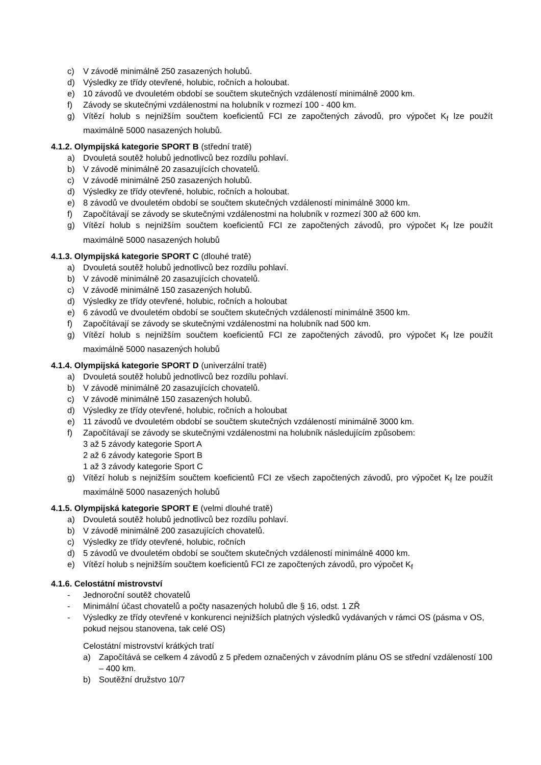c) V závodě minimálně 250 zasazených holubů.
d) Výsledky ze třídy otevřené, holubic, ročních a holoubat.
e) 10 závodů ve dvouletém období se součtem skutečných vzdáleností minimálně 2000 km.
f) Závody se skutečnými vzdálenostmi na holubník v rozmezí 100 - 400 km.
g) Vítězí holub s nejnižším součtem koeficientů FCI ze započtených závodů, pro výpočet K<sub>f</sub> lze použít maximálně 5000 nasazených holubů.
4.1.2. Olympijská kategorie SPORT B (střední tratě)
a) Dvouletá soutěž holubů jednotlivců bez rozdílu pohlaví.
b) V závodě minimálně 20 zasazujících chovatelů.
c) V závodě minimálně 250 zasazených holubů.
d) Výsledky ze třídy otevřené, holubic, ročních a holoubat.
e) 8 závodů ve dvouletém období se součtem skutečných vzdáleností minimálně 3000 km.
f) Započítávají se závody se skutečnými vzdálenostmi na holubník v rozmezí 300 až 600 km.
g) Vítězí holub s nejnižším součtem koeficientů FCI ze započtených závodů, pro výpočet K<sub>f</sub> lze použít maximálně 5000 nasazených holubů
4.1.3. Olympijská kategorie SPORT C (dlouhé tratě)
a) Dvouletá soutěž holubů jednotlivců bez rozdílu pohlaví.
b) V závodě minimálně 20 zasazujících chovatelů.
c) V závodě minimálně 150 zasazených holubů.
d) Výsledky ze třídy otevřené, holubic, ročních a holoubat
e) 6 závodů ve dvouletém období se součtem skutečných vzdáleností minimálně 3500 km.
f) Započítávají se závody se skutečnými vzdálenostmi na holubník nad 500 km.
g) Vítězí holub s nejnižším součtem koeficientů FCI ze započtených závodů, pro výpočet K<sub>f</sub> lze použít maximálně 5000 nasazených holubů
4.1.4. Olympijská kategorie SPORT D (univerzální tratě)
a) Dvouletá soutěž holubů jednotlivců bez rozdílu pohlaví.
b) V závodě minimálně 20 zasazujících chovatelů.
c) V závodě minimálně 150 zasazených holubů.
d) Výsledky ze třídy otevřené, holubic, ročních a holoubat
e) 11 závodů ve dvouletém období se součtem skutečných vzdáleností minimálně 3000 km.
f) Započítávají se závody se skutečnými vzdálenostmi na holubník následujícím způsobem:
3 až 5 závody kategorie Sport A
2 až 6 závody kategorie Sport B
1 až 3 závody kategorie Sport C
g) Vítězí holub s nejnižším součtem koeficientů FCI ze všech započtených závodů, pro výpočet K<sub>f</sub> lze použít maximálně 5000 nasazených holubů
4.1.5. Olympijská kategorie SPORT E (velmi dlouhé tratě)
a) Dvouletá soutěž holubů jednotlivců bez rozdílu pohlaví.
b) V závodě minimálně 200 zasazujících chovatelů.
c) Výsledky ze třídy otevřené, holubic, ročních
d) 5 závodů ve dvouletém období se součtem skutečných vzdáleností minimálně 4000 km.
e) Vítězí holub s nejnižším součtem koeficientů FCI ze započtených závodů, pro výpočet K<sub>f</sub>
4.1.6. Celostátní mistrovství
- Jednoroční soutěž chovatelů
- Minimální účast chovatelů a počty nasazených holubů dle § 16, odst. 1 ZŘ
- Výsledky ze třídy otevřené v konkurenci nejnižších platných výsledků vydávaných v rámci OS (pásma v OS, pokud nejsou stanovena, tak celé OS)
Celostátní mistrovství krátkých tratí
a) Započítává se celkem 4 závodů z 5 předem označených v závodním plánu OS se střední vzdáleností 100 – 400 km.
b) Soutěžní družstvo 10/7